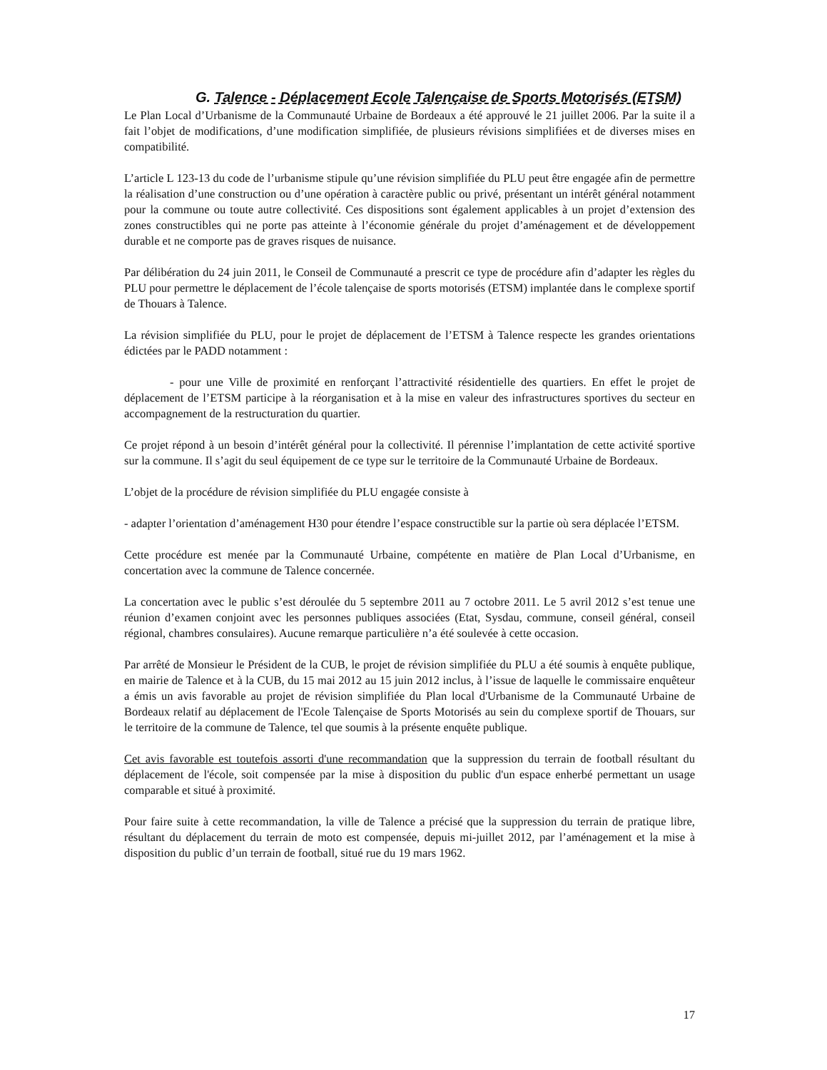G. Talence - Déplacement Ecole Talençaise de Sports Motorisés (ETSM)
Le Plan Local d’Urbanisme de la Communauté Urbaine de Bordeaux a été approuvé le 21 juillet 2006. Par la suite il a fait l’objet de modifications, d’une modification simplifiée, de plusieurs révisions simplifiées et de diverses mises en compatibilité.
L’article L 123-13 du code de l’urbanisme stipule qu’une révision simplifiée du PLU peut être engagée afin de permettre la réalisation d’une construction ou d’une opération à caractère public ou privé, présentant un intérêt général notamment pour la commune ou toute autre collectivité. Ces dispositions sont également applicables à un projet d’extension des zones constructibles qui ne porte pas atteinte à l’économie générale du projet d’aménagement et de développement durable et ne comporte pas de graves risques de nuisance.
Par délibération du 24 juin 2011, le Conseil de Communauté a prescrit ce type de procédure afin d’adapter les règles du PLU pour permettre le déplacement de l’école talençaise de sports motorisés (ETSM) implantée dans le complexe sportif de Thouars à Talence.
La révision simplifiée du PLU, pour le projet de déplacement de l’ETSM à Talence respecte les grandes orientations édictées par le PADD notamment :
- pour une Ville de proximité en renforçant l’attractivité résidentielle des quartiers. En effet le projet de déplacement de l’ETSM participe à la réorganisation et à la mise en valeur des infrastructures sportives du secteur en accompagnement de la restructuration du quartier.
Ce projet répond à un besoin d’intérêt général pour la collectivité. Il pérennise l’implantation de cette activité sportive sur la commune. Il s’agit du seul équipement de ce type sur le territoire de la Communauté Urbaine de Bordeaux.
L’objet de la procédure de révision simplifiée du PLU engagée consiste à
- adapter l’orientation d’aménagement H30 pour étendre l’espace constructible sur la partie où sera déplacée l’ETSM.
Cette procédure est menée par la Communauté Urbaine, compétente en matière de Plan Local d’Urbanisme, en concertation avec la commune de Talence concernée.
La concertation avec le public s’est déroulée du 5 septembre 2011 au 7 octobre 2011. Le 5 avril 2012 s’est tenue une réunion d’examen conjoint avec les personnes publiques associées (Etat, Sysdau, commune, conseil général, conseil régional, chambres consulaires). Aucune remarque particulière n’a été soulevée à cette occasion.
Par arrêté de Monsieur le Président de la CUB, le projet de révision simplifiée du PLU a été soumis à enquête publique, en mairie de Talence et à la CUB, du 15 mai 2012 au 15 juin 2012 inclus, à l’issue de laquelle le commissaire enquêteur a émis un avis favorable au projet de révision simplifiée du Plan local d'Urbanisme de la Communauté Urbaine de Bordeaux relatif au déplacement de l'Ecole Talençaise de Sports Motorisés au sein du complexe sportif de Thouars, sur le territoire de la commune de Talence, tel que soumis à la présente enquête publique.
Cet avis favorable est toutefois assorti d'une recommandation que la suppression du terrain de football résultant du déplacement de l'école, soit compensée par la mise à disposition du public d'un espace enherbé permettant un usage comparable et situé à proximité.
Pour faire suite à cette recommandation, la ville de Talence a précisé que la suppression du terrain de pratique libre, résultant du déplacement du terrain de moto est compensée, depuis mi-juillet 2012, par l’aménagement et la mise à disposition du public d’un terrain de football, situé rue du 19 mars 1962.
17